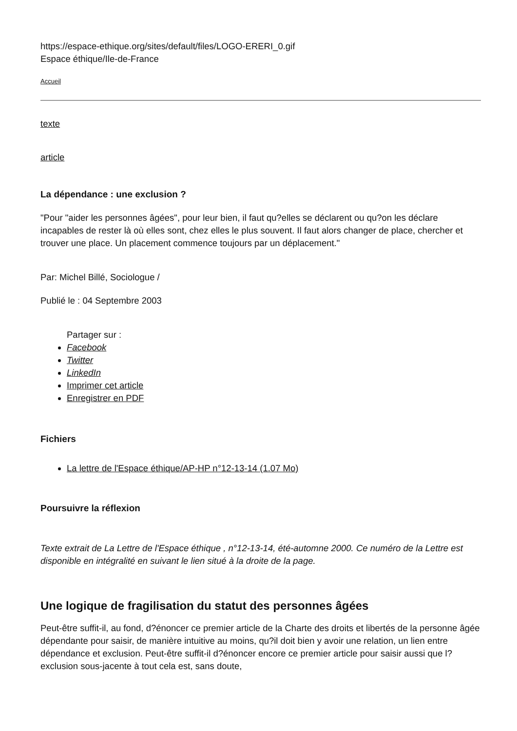https://espace-ethique.org/sites/default/files/LOGO-ERERI_0.gif
Espace éthique/Ile-de-France
Accueil
texte
article
La dépendance : une exclusion ?
"Pour "aider les personnes âgées", pour leur bien, il faut qu?elles se déclarent ou qu?on les déclare incapables de rester là où elles sont, chez elles le plus souvent. Il faut alors changer de place, chercher et trouver une place. Un placement commence toujours par un déplacement."
Par: Michel Billé, Sociologue /
Publié le : 04 Septembre 2003
Partager sur :
Facebook
Twitter
LinkedIn
Imprimer cet article
Enregistrer en PDF
Fichiers
La lettre de l'Espace éthique/AP-HP n°12-13-14 (1.07 Mo)
Poursuivre la réflexion
Texte extrait de La Lettre de l'Espace éthique , n°12-13-14, été-automne 2000. Ce numéro de la Lettre est disponible en intégralité en suivant le lien situé à la droite de la page.
Une logique de fragilisation du statut des personnes âgées
Peut-être suffit-il, au fond, d?énoncer ce premier article de la Charte des droits et libertés de la personne âgée dépendante pour saisir, de manière intuitive au moins, qu?il doit bien y avoir une relation, un lien entre dépendance et exclusion. Peut-être suffit-il d?énoncer encore ce premier article pour saisir aussi que l?exclusion sous-jacente à tout cela est, sans doute,